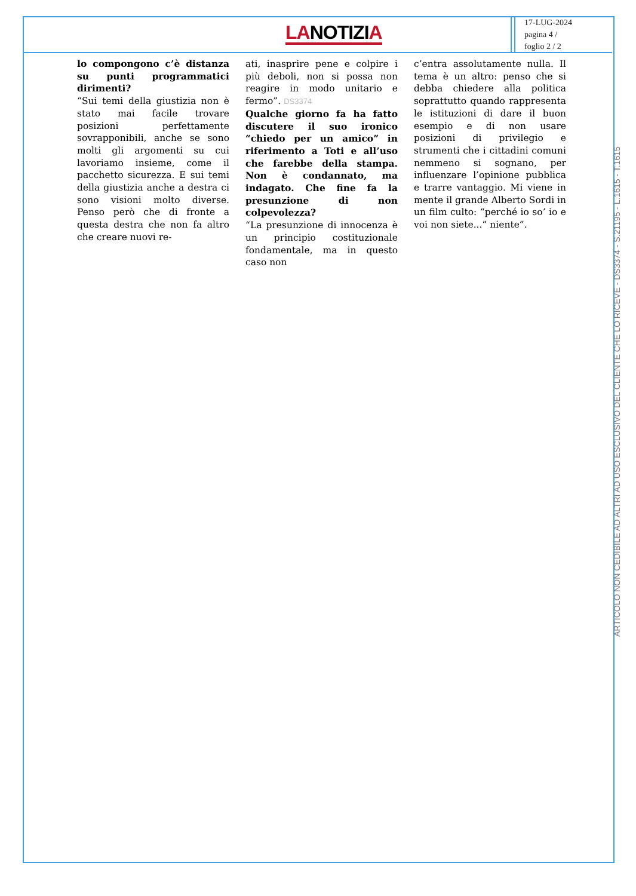LANOTIZIA
17-LUG-2024
pagina 4 /
foglio 2 / 2
lo compongono c’è distanza su punti programmatici dirimenti?
“Sui temi della giustizia non è stato mai facile trovare posizioni perfettamente sovrapponibili, anche se sono molti gli argomenti su cui lavoriamo insieme, come il pacchetto sicurezza. E sui temi della giustizia anche a destra ci sono visioni molto diverse. Penso però che di fronte a questa destra che non fa altro che creare nuovi re-
ati, inasprire pene e colpire i più deboli, non si possa non reagire in modo unitario e fermo”. DS3374
Qualche giorno fa ha fatto discutere il suo ironico “chiedo per un amico” in riferimento a Toti e all’uso che farebbe della stampa. Non è condannato, ma indagato. Che fine fa la presunzione di non colpevolezza?
“La presunzione di innocenza è un principio costituzionale fondamentale, ma in questo caso non
c’entra assolutamente nulla. Il tema è un altro: penso che si debba chiedere alla politica soprattutto quando rappresenta le istituzioni di dare il buon esempio e di non usare posizioni di privilegio e strumenti che i cittadini comuni nemmeno si sognano, per influenzare l’opinione pubblica e trarre vantaggio. Mi viene in mente il grande Alberto Sordi in un film culto: “perché io so’ io e voi non siete...” niente”.
ARTICOLO NON CEDIBILE AD ALTRI AD USO ESCLUSIVO DEL CLIENTE CHE LO RICEVE - DS3374 - S.21195 - L.1615 - T.1615